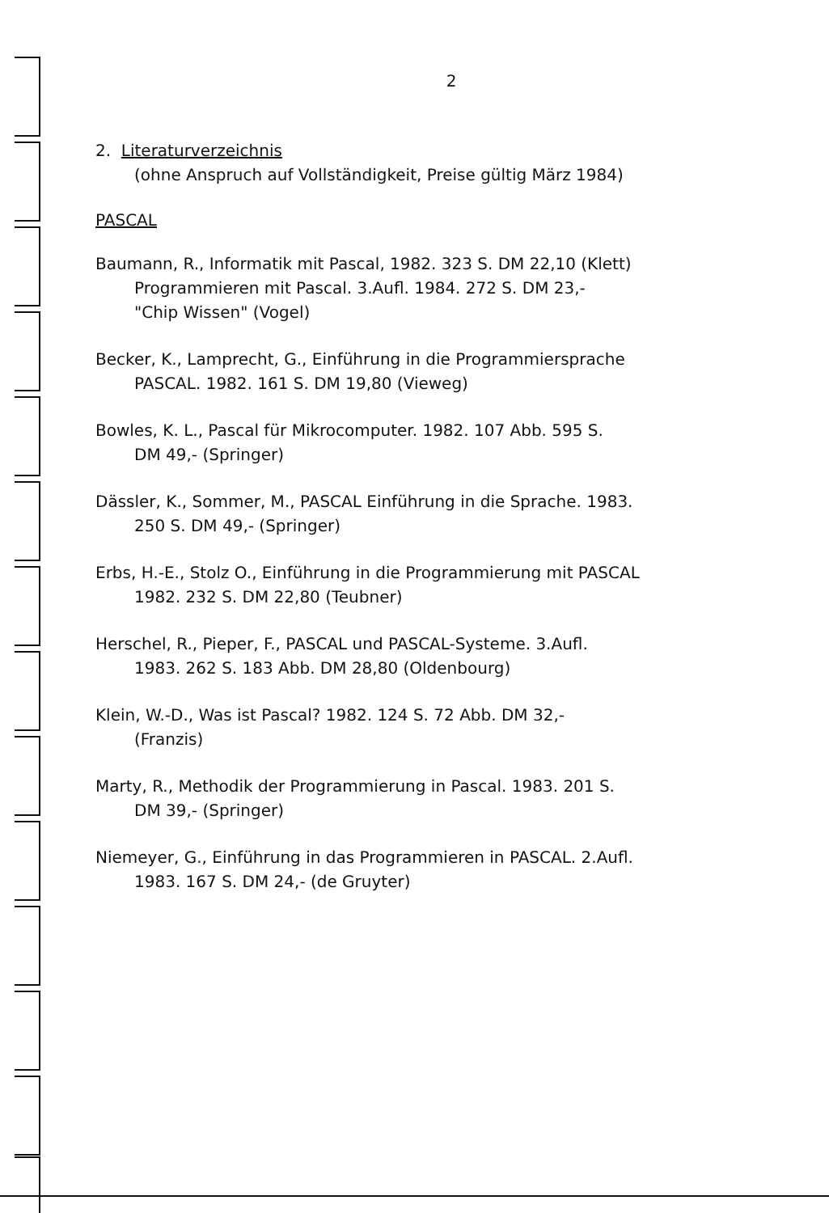2
2. Literaturverzeichnis
(ohne Anspruch auf Vollständigkeit, Preise gültig März 1984)
PASCAL
Baumann, R., Informatik mit Pascal, 1982. 323 S. DM 22,10 (Klett)
Programmieren mit Pascal. 3.Aufl. 1984. 272 S. DM 23,-
"Chip Wissen" (Vogel)
Becker, K., Lamprecht, G., Einführung in die Programmiersprache
PASCAL. 1982. 161 S. DM 19,80 (Vieweg)
Bowles, K. L., Pascal für Mikrocomputer. 1982. 107 Abb. 595 S.
DM 49,- (Springer)
Dässler, K., Sommer, M., PASCAL Einführung in die Sprache. 1983.
250 S. DM 49,- (Springer)
Erbs, H.-E., Stolz O., Einführung in die Programmierung mit PASCAL
1982. 232 S. DM 22,80 (Teubner)
Herschel, R., Pieper, F., PASCAL und PASCAL-Systeme. 3.Aufl.
1983. 262 S. 183 Abb. DM 28,80 (Oldenbourg)
Klein, W.-D., Was ist Pascal? 1982. 124 S. 72 Abb. DM 32,-
(Franzis)
Marty, R., Methodik der Programmierung in Pascal. 1983. 201 S.
DM 39,- (Springer)
Niemeyer, G., Einführung in das Programmieren in PASCAL. 2.Aufl.
1983. 167 S. DM 24,- (de Gruyter)